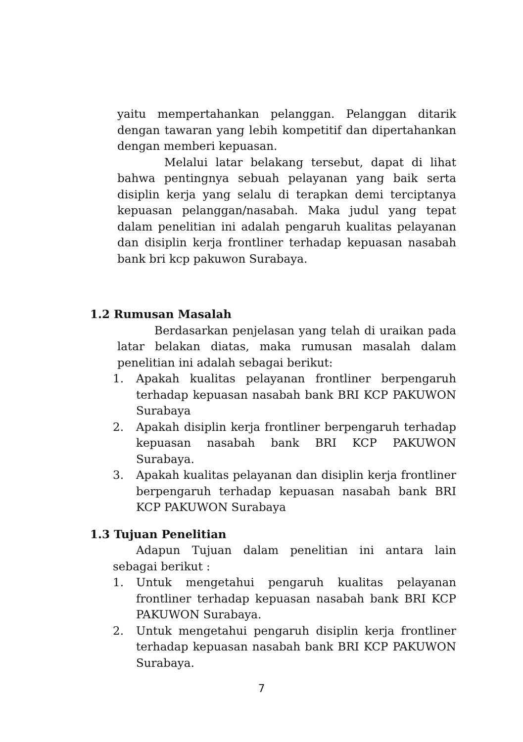yaitu mempertahankan pelanggan. Pelanggan ditarik dengan tawaran yang lebih kompetitif dan dipertahankan dengan memberi kepuasan.
Melalui latar belakang tersebut, dapat di lihat bahwa pentingnya sebuah pelayanan yang baik serta disiplin kerja yang selalu di terapkan demi terciptanya kepuasan pelanggan/nasabah. Maka judul yang tepat dalam penelitian ini adalah pengaruh kualitas pelayanan dan disiplin kerja frontliner terhadap kepuasan nasabah bank bri kcp pakuwon Surabaya.
1.2 Rumusan Masalah
Berdasarkan penjelasan yang telah di uraikan pada latar belakan diatas, maka rumusan masalah dalam penelitian ini adalah sebagai berikut:
1. Apakah kualitas pelayanan frontliner berpengaruh terhadap kepuasan nasabah bank BRI KCP PAKUWON Surabaya
2. Apakah disiplin kerja frontliner berpengaruh terhadap kepuasan nasabah bank BRI KCP PAKUWON Surabaya.
3. Apakah kualitas pelayanan dan disiplin kerja frontliner berpengaruh terhadap kepuasan nasabah bank BRI KCP PAKUWON Surabaya
1.3 Tujuan Penelitian
Adapun Tujuan dalam penelitian ini antara lain sebagai berikut :
1. Untuk mengetahui pengaruh kualitas pelayanan frontliner terhadap kepuasan nasabah bank BRI KCP PAKUWON Surabaya.
2. Untuk mengetahui pengaruh disiplin kerja frontliner terhadap kepuasan nasabah bank BRI KCP PAKUWON Surabaya.
7